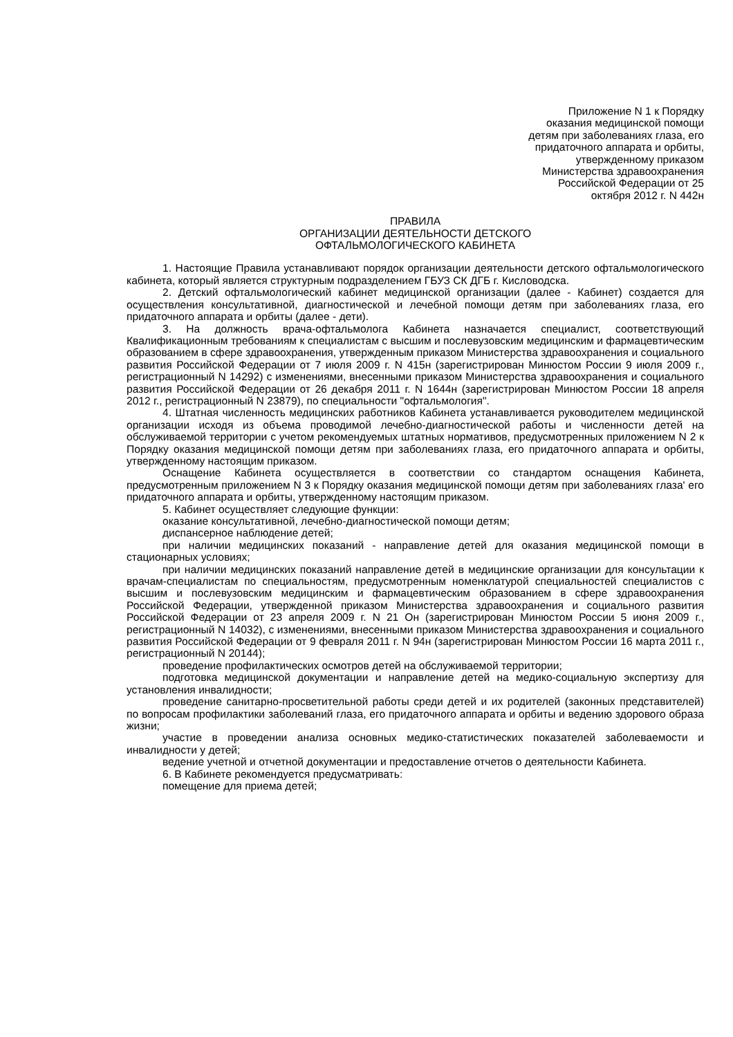Приложение N 1 к Порядку
оказания медицинской помощи
детям при заболеваниях глаза, его
придаточного аппарата и орбиты,
утвержденному приказом
Министерства здравоохранения
Российской Федерации от 25
октября 2012 г. N 442н
ПРАВИЛА
ОРГАНИЗАЦИИ ДЕЯТЕЛЬНОСТИ ДЕТСКОГО
ОФТАЛЬМОЛОГИЧЕСКОГО КАБИНЕТА
1. Настоящие Правила устанавливают порядок организации деятельности детского офтальмологического кабинета, который является структурным подразделением ГБУЗ СК ДГБ г. Кисловодска.
2. Детский офтальмологический кабинет медицинской организации (далее - Кабинет) создается для осуществления консультативной, диагностической и лечебной помощи детям при заболеваниях глаза, его придаточного аппарата и орбиты (далее - дети).
3. На должность врача-офтальмолога Кабинета назначается специалист, соответствующий Квалификационным требованиям к специалистам с высшим и послевузовским медицинским и фармацевтическим образованием в сфере здравоохранения, утвержденным приказом Министерства здравоохранения и социального развития Российской Федерации от 7 июля 2009 г. N 415н (зарегистрирован Минюстом России 9 июля 2009 г., регистрационный N 14292) с изменениями, внесенными приказом Министерства здравоохранения и социального развития Российской Федерации от 26 декабря 2011 г. N 1644н (зарегистрирован Минюстом России 18 апреля 2012 г., регистрационный N 23879), по специальности "офтальмология".
4. Штатная численность медицинских работников Кабинета устанавливается руководителем медицинской организации исходя из объема проводимой лечебно-диагностической работы и численности детей на обслуживаемой территории с учетом рекомендуемых штатных нормативов, предусмотренных приложением N 2 к Порядку оказания медицинской помощи детям при заболеваниях глаза, его придаточного аппарата и орбиты, утвержденному настоящим приказом.
Оснащение Кабинета осуществляется в соответствии со стандартом оснащения Кабинета, предусмотренным приложением N 3 к Порядку оказания медицинской помощи детям при заболеваниях глаза' его придаточного аппарата и орбиты, утвержденному настоящим приказом.
5. Кабинет осуществляет следующие функции:
оказание консультативной, лечебно-диагностической помощи детям;
диспансерное наблюдение детей;
при наличии медицинских показаний - направление детей для оказания медицинской помощи в стационарных условиях;
при наличии медицинских показаний направление детей в медицинские организации для консультации к врачам-специалистам по специальностям, предусмотренным номенклатурой специальностей специалистов с высшим и послевузовским медицинским и фармацевтическим образованием в сфере здравоохранения Российской Федерации, утвержденной приказом Министерства здравоохранения и социального развития Российской Федерации от 23 апреля 2009 г. N 21 Он (зарегистрирован Минюстом России 5 июня 2009 г., регистрационный N 14032), с изменениями, внесенными приказом Министерства здравоохранения и социального развития Российской Федерации от 9 февраля 2011 г. N 94н (зарегистрирован Минюстом России 16 марта 2011 г., регистрационный N 20144);
проведение профилактических осмотров детей на обслуживаемой территории;
подготовка медицинской документации и направление детей на медико-социальную экспертизу для установления инвалидности;
проведение санитарно-просветительной работы среди детей и их родителей (законных представителей) по вопросам профилактики заболеваний глаза, его придаточного аппарата и орбиты и ведению здорового образа жизни;
участие в проведении анализа основных медико-статистических показателей заболеваемости и инвалидности у детей;
ведение учетной и отчетной документации и предоставление отчетов о деятельности Кабинета.
6. В Кабинете рекомендуется предусматривать:
помещение для приема детей;